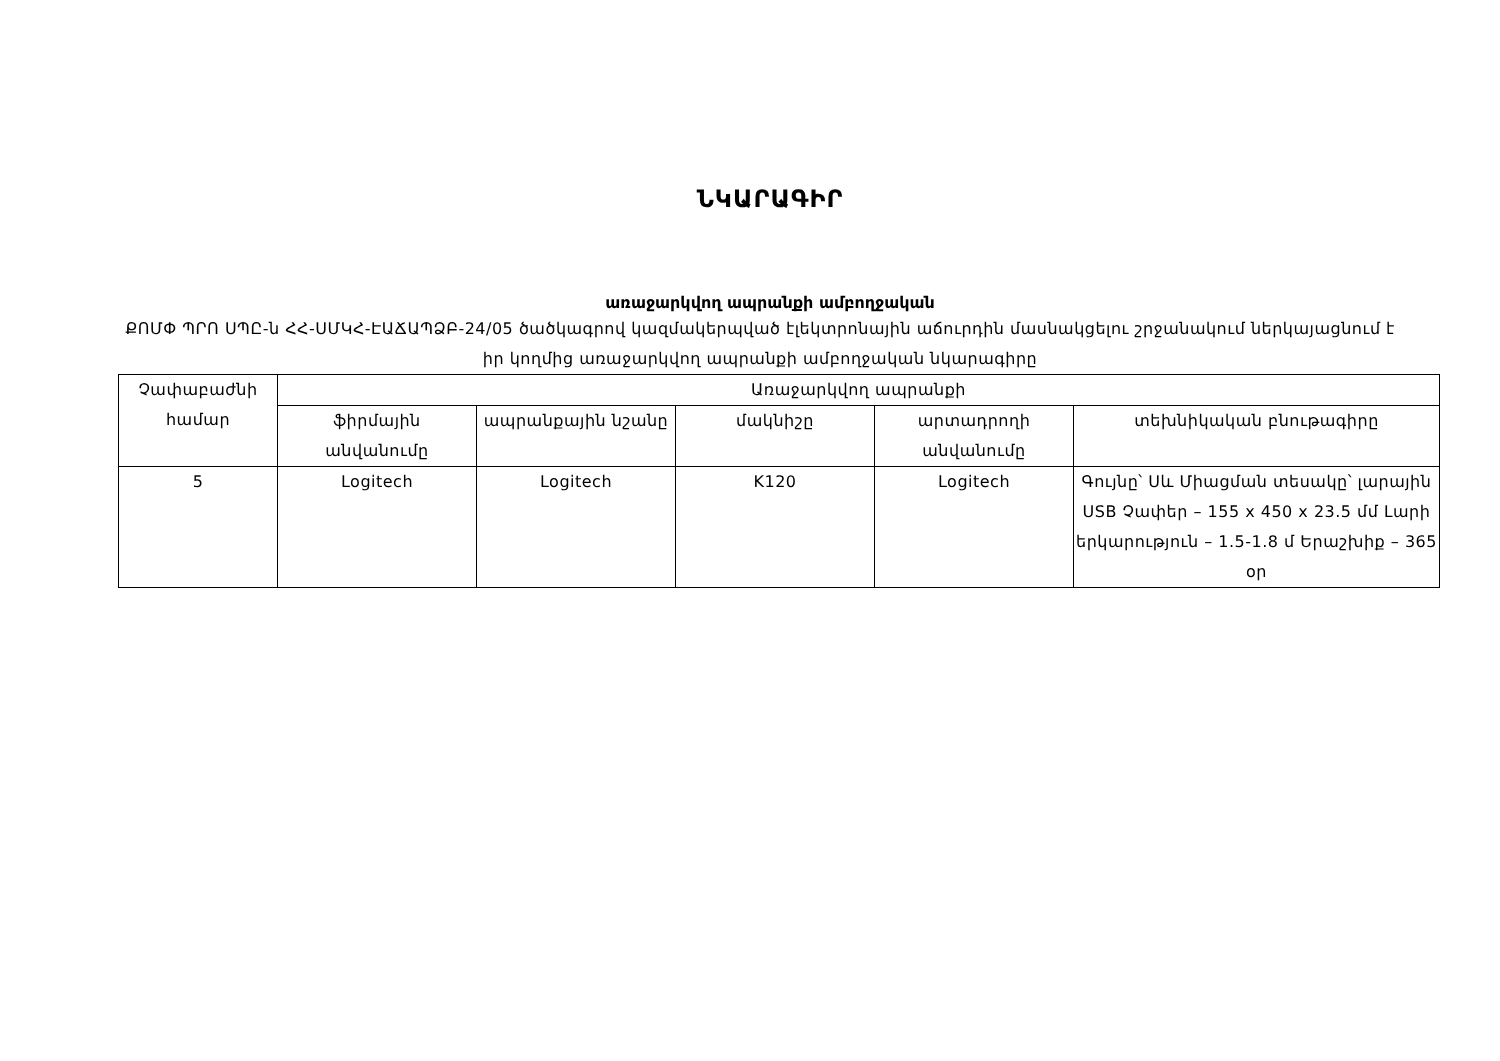ՆԿԱՐԱԳԻՐ
առաջարկվող ապրանքի ամբողջական
ՔՈՄՓ ՊՐՈ ՍՊԸ-ն ՀՀ-ՍՄԿՀ-ԷԱՃԱՊՁԲ-24/05 ծածկագրով կազմակերպված էլեկտրոնային աճուրդին մասնակցելու շրջանակում ներկայացնում է իր կողմից առաջարկվող ապրանքի ամբողջական նկարագիրը
| Չափաբաժնի համար | Առաջարկվող ապրանքի | | | | |
| --- | --- | --- | --- | --- | --- |
| | ֆիրմային անվանումը | ապրանքային նշանը | մակնիշը | արտադրողի անվանումը | տեխնիկական բնութագիրը |
| 5 | Logitech | Logitech | K120 | Logitech | Գույնը՝ Սև Միացման տեսակը՝ լարային USB Չափեր – 155 x 450 x 23.5 մմ Լարի երկարություն – 1.5-1.8 մ Երաշխիք – 365 օր |